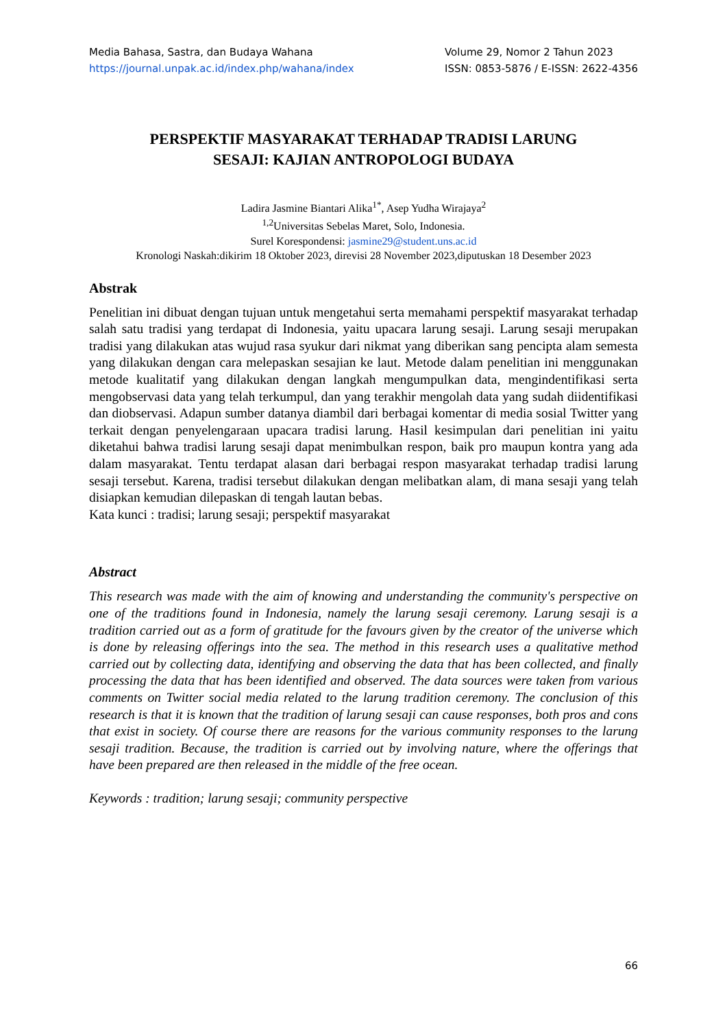Media Bahasa, Sastra, dan Budaya Wahana
https://journal.unpak.ac.id/index.php/wahana/index
Volume 29, Nomor 2 Tahun 2023
ISSN: 0853-5876 / E-ISSN: 2622-4356
PERSPEKTIF MASYARAKAT TERHADAP TRADISI LARUNG
SESAJI: KAJIAN ANTROPOLOGI BUDAYA
Ladira Jasmine Biantari Alika<sup>1*</sup>, Asep Yudha Wirajaya<sup>2</sup>
<sup>1,2</sup>Universitas Sebelas Maret, Solo, Indonesia.
Surel Korespondensi: jasmine29@student.uns.ac.id
Kronologi Naskah:dikirim 18 Oktober 2023, direvisi 28 November 2023,diputuskan 18 Desember 2023
Abstrak
Penelitian ini dibuat dengan tujuan untuk mengetahui serta memahami perspektif masyarakat terhadap salah satu tradisi yang terdapat di Indonesia, yaitu upacara larung sesaji. Larung sesaji merupakan tradisi yang dilakukan atas wujud rasa syukur dari nikmat yang diberikan sang pencipta alam semesta yang dilakukan dengan cara melepaskan sesajian ke laut. Metode dalam penelitian ini menggunakan metode kualitatif yang dilakukan dengan langkah mengumpulkan data, mengindentifikasi serta mengobservasi data yang telah terkumpul, dan yang terakhir mengolah data yang sudah diidentifikasi dan diobservasi. Adapun sumber datanya diambil dari berbagai komentar di media sosial Twitter yang terkait dengan penyelengaraan upacara tradisi larung. Hasil kesimpulan dari penelitian ini yaitu diketahui bahwa tradisi larung sesaji dapat menimbulkan respon, baik pro maupun kontra yang ada dalam masyarakat. Tentu terdapat alasan dari berbagai respon masyarakat terhadap tradisi larung sesaji tersebut. Karena, tradisi tersebut dilakukan dengan melibatkan alam, di mana sesaji yang telah disiapkan kemudian dilepaskan di tengah lautan bebas.
Kata kunci : tradisi; larung sesaji; perspektif masyarakat
Abstract
This research was made with the aim of knowing and understanding the community's perspective on one of the traditions found in Indonesia, namely the larung sesaji ceremony. Larung sesaji is a tradition carried out as a form of gratitude for the favours given by the creator of the universe which is done by releasing offerings into the sea. The method in this research uses a qualitative method carried out by collecting data, identifying and observing the data that has been collected, and finally processing the data that has been identified and observed. The data sources were taken from various comments on Twitter social media related to the larung tradition ceremony. The conclusion of this research is that it is known that the tradition of larung sesaji can cause responses, both pros and cons that exist in society. Of course there are reasons for the various community responses to the larung sesaji tradition. Because, the tradition is carried out by involving nature, where the offerings that have been prepared are then released in the middle of the free ocean.
Keywords : tradition; larung sesaji; community perspective
66